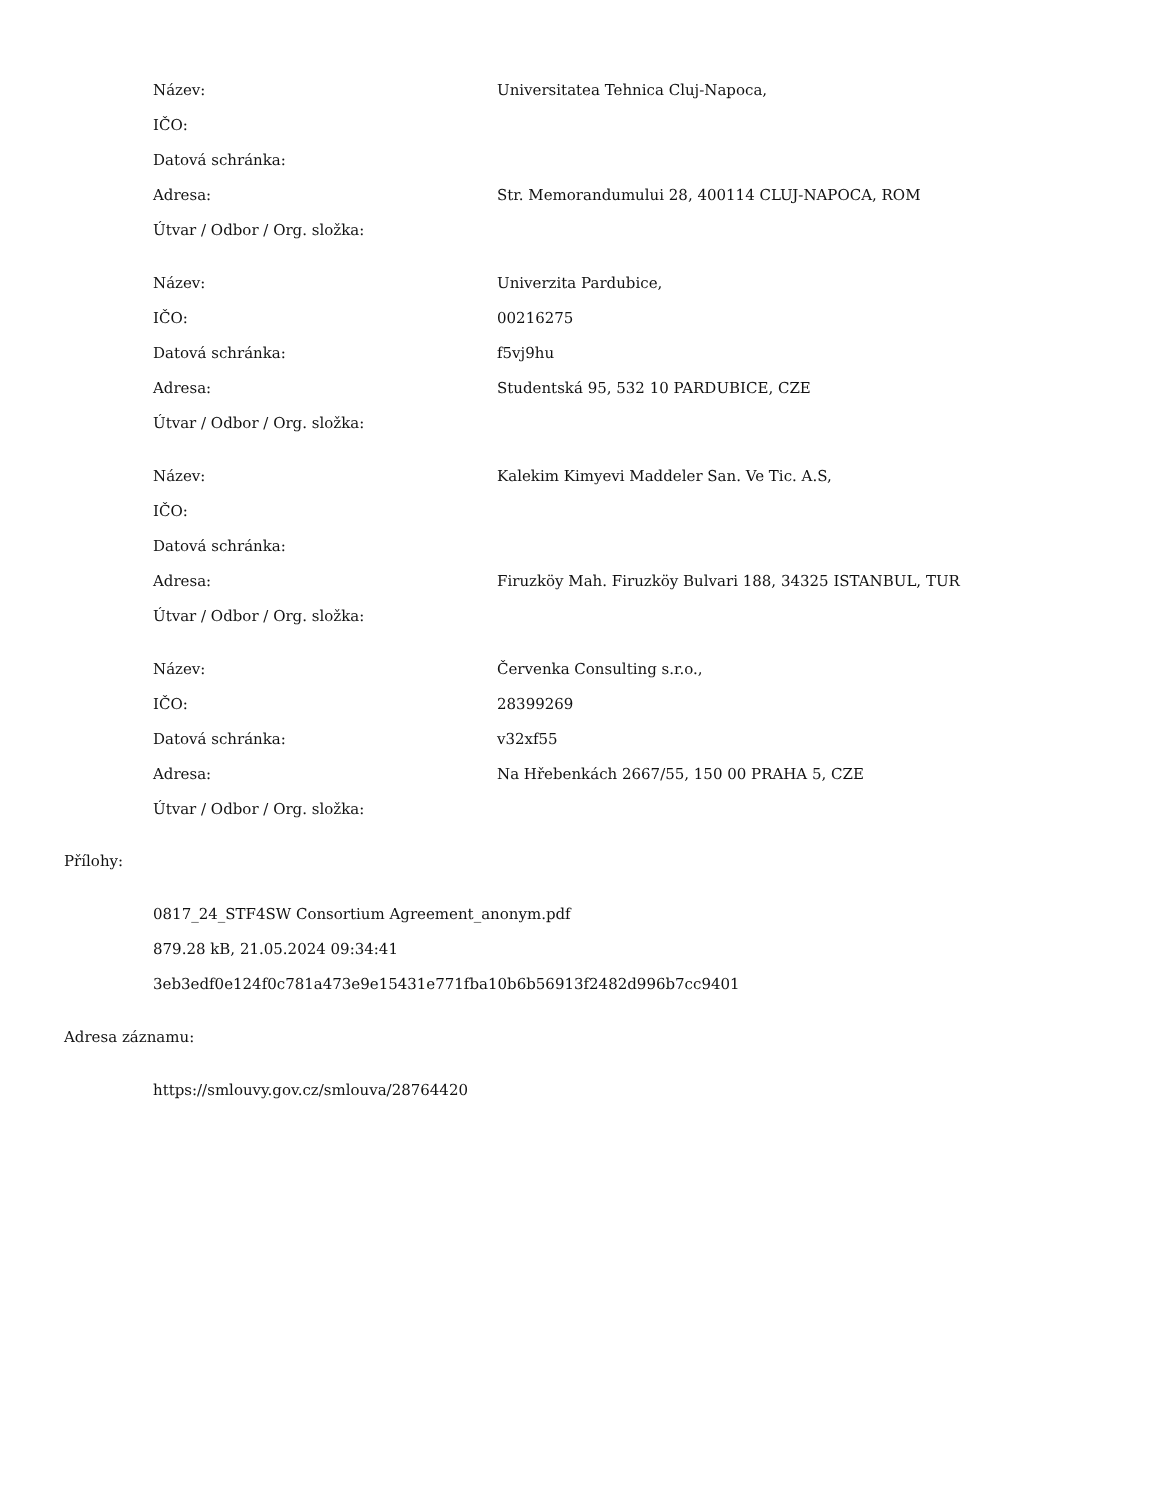| Název: | Universitatea Tehnica Cluj-Napoca, |
| IČO: | |
| Datová schránka: | |
| Adresa: | Str. Memorandumului 28, 400114 CLUJ-NAPOCA, ROM |
| Útvar / Odbor / Org. složka: | |
| Název: | Univerzita Pardubice, |
| IČO: | 00216275 |
| Datová schránka: | f5vj9hu |
| Adresa: | Studentská 95, 532 10 PARDUBICE, CZE |
| Útvar / Odbor / Org. složka: | |
| Název: | Kalekim Kimyevi Maddeler San. Ve Tic. A.S, |
| IČO: | |
| Datová schránka: | |
| Adresa: | Firuzköy Mah. Firuzköy Bulvari 188, 34325 ISTANBUL, TUR |
| Útvar / Odbor / Org. složka: | |
| Název: | Červenka Consulting s.r.o., |
| IČO: | 28399269 |
| Datová schránka: | v32xf55 |
| Adresa: | Na Hřebenkách 2667/55, 150 00 PRAHA 5, CZE |
| Útvar / Odbor / Org. složka: | |
Přílohy:
0817_24_STF4SW Consortium Agreement_anonym.pdf
879.28 kB, 21.05.2024 09:34:41
3eb3edf0e124f0c781a473e9e15431e771fba10b6b56913f2482d996b7cc9401
Adresa záznamu:
https://smlouvy.gov.cz/smlouva/28764420